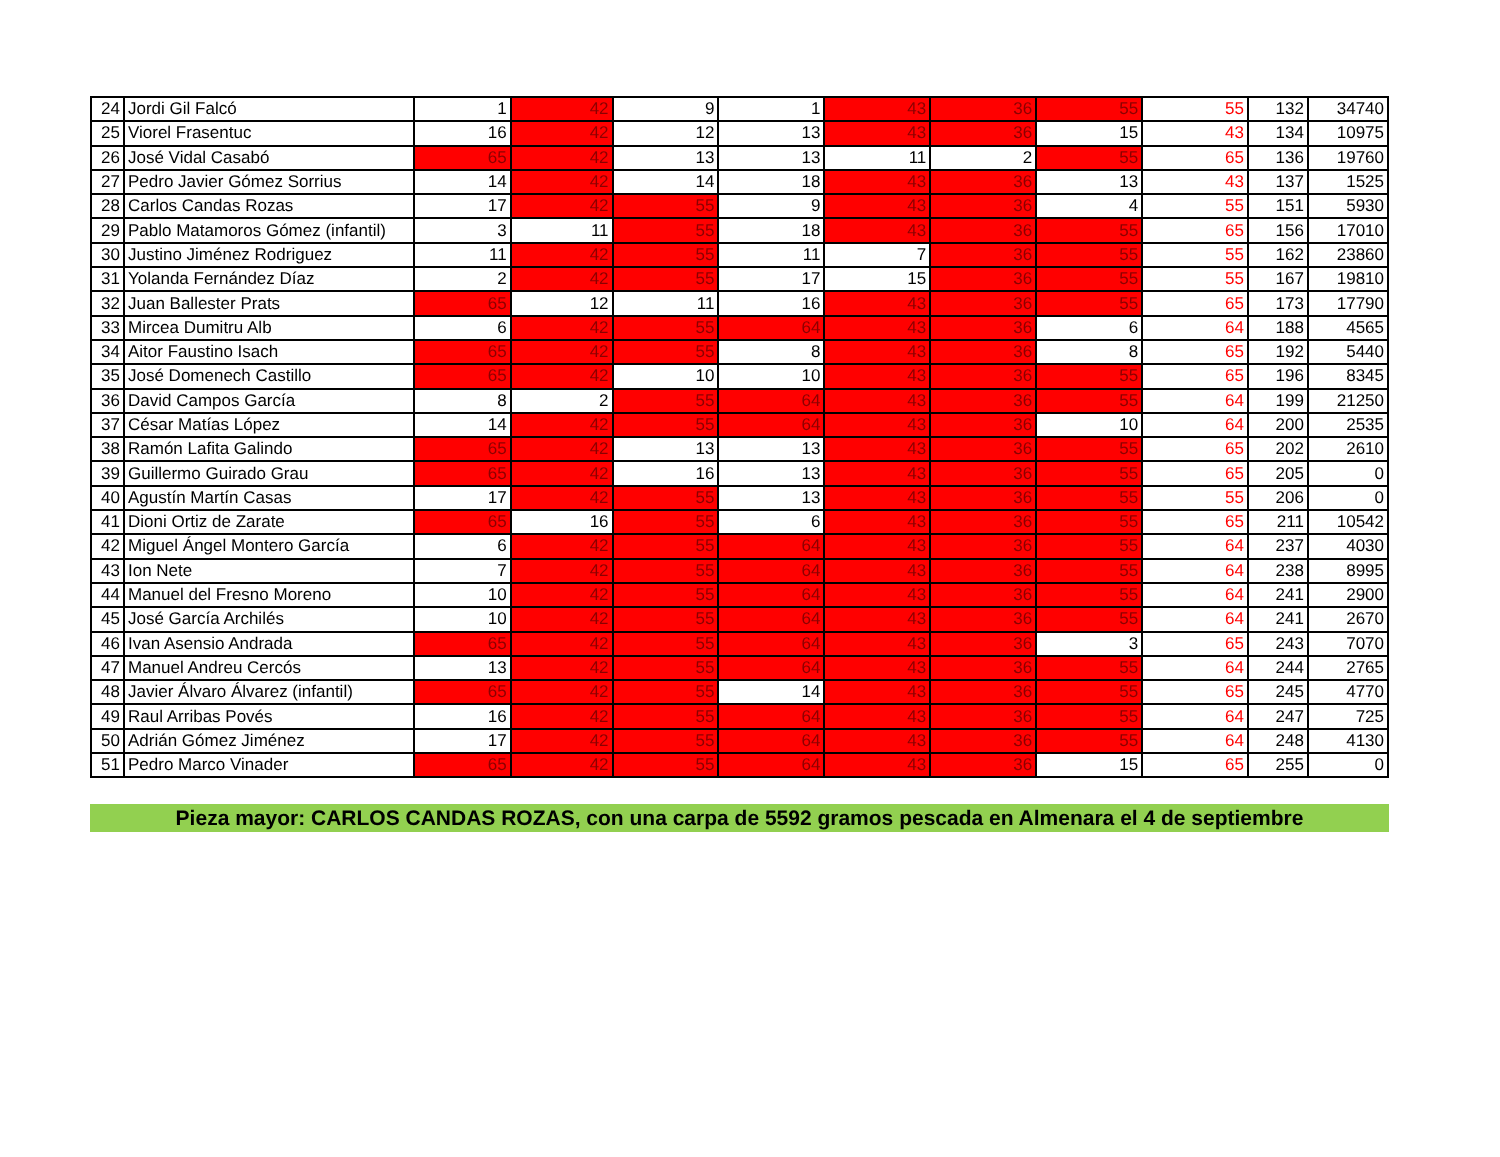| 24 | Jordi Gil Falcó | 1 | 42 | 9 | 1 | 43 | 36 | 55 | 55 | 132 | 34740 |
| 25 | Viorel Frasentuc | 16 | 42 | 12 | 13 | 43 | 36 | 15 | 43 | 134 | 10975 |
| 26 | José Vidal Casabó | 65 | 42 | 13 | 13 | 11 | 2 | 55 | 65 | 136 | 19760 |
| 27 | Pedro Javier Gómez Sorrius | 14 | 42 | 14 | 18 | 43 | 36 | 13 | 43 | 137 | 1525 |
| 28 | Carlos Candas Rozas | 17 | 42 | 55 | 9 | 43 | 36 | 4 | 55 | 151 | 5930 |
| 29 | Pablo Matamoros Gómez (infantil) | 3 | 11 | 55 | 18 | 43 | 36 | 55 | 65 | 156 | 17010 |
| 30 | Justino Jiménez Rodriguez | 11 | 42 | 55 | 11 | 7 | 36 | 55 | 55 | 162 | 23860 |
| 31 | Yolanda Fernández Díaz | 2 | 42 | 55 | 17 | 15 | 36 | 55 | 55 | 167 | 19810 |
| 32 | Juan Ballester Prats | 65 | 12 | 11 | 16 | 43 | 36 | 55 | 65 | 173 | 17790 |
| 33 | Mircea Dumitru Alb | 6 | 42 | 55 | 64 | 43 | 36 | 6 | 64 | 188 | 4565 |
| 34 | Aitor Faustino Isach | 65 | 42 | 55 | 8 | 43 | 36 | 8 | 65 | 192 | 5440 |
| 35 | José Domenech Castillo | 65 | 42 | 10 | 10 | 43 | 36 | 55 | 65 | 196 | 8345 |
| 36 | David Campos García | 8 | 2 | 55 | 64 | 43 | 36 | 55 | 64 | 199 | 21250 |
| 37 | César Matías López | 14 | 42 | 55 | 64 | 43 | 36 | 10 | 64 | 200 | 2535 |
| 38 | Ramón Lafita Galindo | 65 | 42 | 13 | 13 | 43 | 36 | 55 | 65 | 202 | 2610 |
| 39 | Guillermo Guirado Grau | 65 | 42 | 16 | 13 | 43 | 36 | 55 | 65 | 205 | 0 |
| 40 | Agustín Martín Casas | 17 | 42 | 55 | 13 | 43 | 36 | 55 | 55 | 206 | 0 |
| 41 | Dioni Ortiz de Zarate | 65 | 16 | 55 | 6 | 43 | 36 | 55 | 65 | 211 | 10542 |
| 42 | Miguel Ángel Montero García | 6 | 42 | 55 | 64 | 43 | 36 | 55 | 64 | 237 | 4030 |
| 43 | Ion Nete | 7 | 42 | 55 | 64 | 43 | 36 | 55 | 64 | 238 | 8995 |
| 44 | Manuel del Fresno Moreno | 10 | 42 | 55 | 64 | 43 | 36 | 55 | 64 | 241 | 2900 |
| 45 | José García Archilés | 10 | 42 | 55 | 64 | 43 | 36 | 55 | 64 | 241 | 2670 |
| 46 | Ivan Asensio Andrada | 65 | 42 | 55 | 64 | 43 | 36 | 3 | 65 | 243 | 7070 |
| 47 | Manuel Andreu Cercós | 13 | 42 | 55 | 64 | 43 | 36 | 55 | 64 | 244 | 2765 |
| 48 | Javier Álvaro Álvarez (infantil) | 65 | 42 | 55 | 14 | 43 | 36 | 55 | 65 | 245 | 4770 |
| 49 | Raul Arribas Povés | 16 | 42 | 55 | 64 | 43 | 36 | 55 | 64 | 247 | 725 |
| 50 | Adrián Gómez Jiménez | 17 | 42 | 55 | 64 | 43 | 36 | 55 | 64 | 248 | 4130 |
| 51 | Pedro Marco Vinader | 65 | 42 | 55 | 64 | 43 | 36 | 15 | 65 | 255 | 0 |
Pieza mayor: CARLOS CANDAS ROZAS, con una carpa de 5592 gramos pescada en Almenara el 4 de septiembre